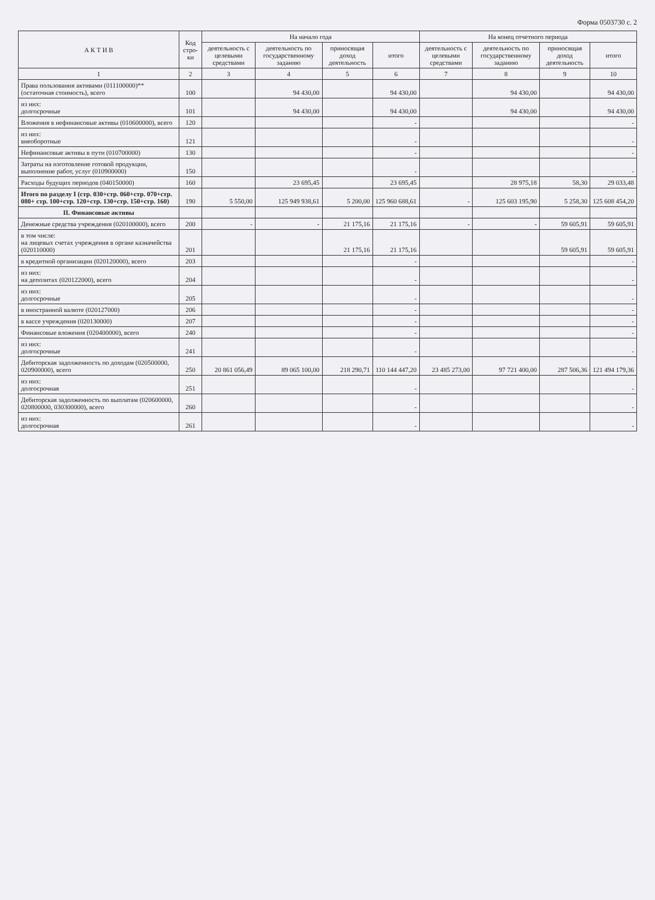Форма 0503730 с. 2
| А К Т И В | Код стро-ки | На начало года | | | | На конец отчетного периода | | | |
| --- | --- | --- | --- | --- | --- | --- | --- | --- | --- |
| | | деятельность с целевыми средствами | деятельность по государственному заданию | приносящая доход деятельность | итого | деятельность с целевыми средствами | деятельность по государственному заданию | приносящая доход деятельность | итого |
| 1 | 2 | 3 | 4 | 5 | 6 | 7 | 8 | 9 | 10 |
| Права пользования активами (011100000)** (остаточная стоимость), всего | 100 | | 94 430,00 | | 94 430,00 | | 94 430,00 | | 94 430,00 |
| из них: долгосрочные | 101 | | 94 430,00 | | 94 430,00 | | 94 430,00 | | 94 430,00 |
| Вложения в нефинансовые активы (010600000), всего | 120 | | | | - | | | | - |
| из них: внеоборотные | 121 | | | | - | | | | - |
| Нефинансовые активы в пути (010700000) | 130 | | | | - | | | | - |
| Затраты на изготовление готовой продукции, выполнение работ, услуг (010900000) | 150 | | | | - | | | | - |
| Расходы будущих периодов (040150000) | 160 | | 23 695,45 | | 23 695,45 | | 28 975,18 | 58,30 | 29 033,48 |
| Итого по разделу I (стр. 030+стр. 060+стр. 070+стр. 080+ стр. 100+стр. 120+стр. 130+стр. 150+стр. 160) | 190 | 5 550,00 | 125 949 938,61 | 5 200,00 | 125 960 688,61 | - | 125 603 195,90 | 5 258,30 | 125 608 454,20 |
| II. Финансовые активы | | | | | | | | | |
| Денежные средства учреждения (020100000), всего | 200 | - | - | 21 175,16 | 21 175,16 | - | - | 59 605,91 | 59 605,91 |
| в том числе: на лицевых счетах учреждения в органе казначейства (020110000) | 201 | | | 21 175,16 | 21 175,16 | | | 59 605,91 | 59 605,91 |
| в кредитной организации (020120000), всего | 203 | | | | - | | | | - |
| из них: на депозитах (020122000), всего | 204 | | | | - | | | | - |
| из них: долгосрочные | 205 | | | | - | | | | - |
| в иностранной валюте (020127000) | 206 | | | | - | | | | - |
| в кассе учреждения (020130000) | 207 | | | | - | | | | - |
| Финансовые вложения (020400000), всего | 240 | | | | - | | | | - |
| из них: долгосрочные | 241 | | | | - | | | | - |
| Дебиторская задолженность по доходам (020500000, 020900000), всего | 250 | 20 861 056,49 | 89 065 100,00 | 218 290,71 | 110 144 447,20 | 23 485 273,00 | 97 721 400,00 | 287 506,36 | 121 494 179,36 |
| из них: долгосрочная | 251 | | | | - | | | | - |
| Дебиторская задолженность по выплатам (020600000, 020800000, 030300000), всего | 260 | | | | - | | | | - |
| из них: долгосрочная | 261 | | | | - | | | | - |